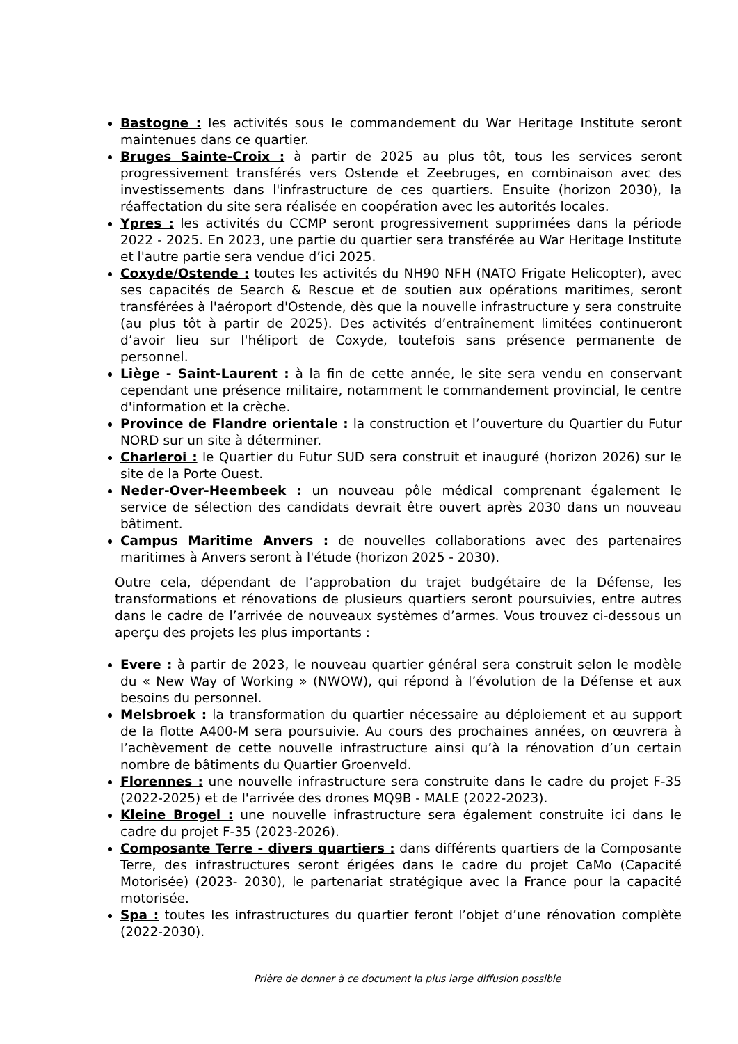Bastogne : les activités sous le commandement du War Heritage Institute seront maintenues dans ce quartier.
Bruges Sainte-Croix : à partir de 2025 au plus tôt, tous les services seront progressivement transférés vers Ostende et Zeebruges, en combinaison avec des investissements dans l'infrastructure de ces quartiers. Ensuite (horizon 2030), la réaffectation du site sera réalisée en coopération avec les autorités locales.
Ypres : les activités du CCMP seront progressivement supprimées dans la période 2022 - 2025. En 2023, une partie du quartier sera transférée au War Heritage Institute et l'autre partie sera vendue d’ici 2025.
Coxyde/Ostende : toutes les activités du NH90 NFH (NATO Frigate Helicopter), avec ses capacités de Search & Rescue et de soutien aux opérations maritimes, seront transférées à l'aéroport d'Ostende, dès que la nouvelle infrastructure y sera construite (au plus tôt à partir de 2025). Des activités d’entraînement limitées continueront d’avoir lieu sur l'héliport de Coxyde, toutefois sans présence permanente de personnel.
Liège - Saint-Laurent : à la fin de cette année, le site sera vendu en conservant cependant une présence militaire, notamment le commandement provincial, le centre d'information et la crèche.
Province de Flandre orientale : la construction et l’ouverture du Quartier du Futur NORD sur un site à déterminer.
Charleroi : le Quartier du Futur SUD sera construit et inauguré (horizon 2026) sur le site de la Porte Ouest.
Neder-Over-Heembeek : un nouveau pôle médical comprenant également le service de sélection des candidats devrait être ouvert après 2030 dans un nouveau bâtiment.
Campus Maritime Anvers : de nouvelles collaborations avec des partenaires maritimes à Anvers seront à l'étude (horizon 2025 - 2030).
Outre cela, dépendant de l’approbation du trajet budgétaire de la Défense, les transformations et rénovations de plusieurs quartiers seront poursuivies, entre autres dans le cadre de l’arrivée de nouveaux systèmes d’armes. Vous trouvez ci-dessous un aperçu des projets les plus importants :
Evere : à partir de 2023, le nouveau quartier général sera construit selon le modèle du « New Way of Working » (NWOW), qui répond à l’évolution de la Défense et aux besoins du personnel.
Melsbroek : la transformation du quartier nécessaire au déploiement et au support de la flotte A400-M sera poursuivie. Au cours des prochaines années, on œuvrera à l’achèvement de cette nouvelle infrastructure ainsi qu’à la rénovation d’un certain nombre de bâtiments du Quartier Groenveld.
Florennes : une nouvelle infrastructure sera construite dans le cadre du projet F-35 (2022-2025) et de l'arrivée des drones MQ9B - MALE (2022-2023).
Kleine Brogel : une nouvelle infrastructure sera également construite ici dans le cadre du projet F-35 (2023-2026).
Composante Terre - divers quartiers : dans différents quartiers de la Composante Terre, des infrastructures seront érigées dans le cadre du projet CaMo (Capacité Motorisée) (2023- 2030), le partenariat stratégique avec la France pour la capacité motorisée.
Spa : toutes les infrastructures du quartier feront l’objet d’une rénovation complète (2022-2030).
Prière de donner à ce document la plus large diffusion possible